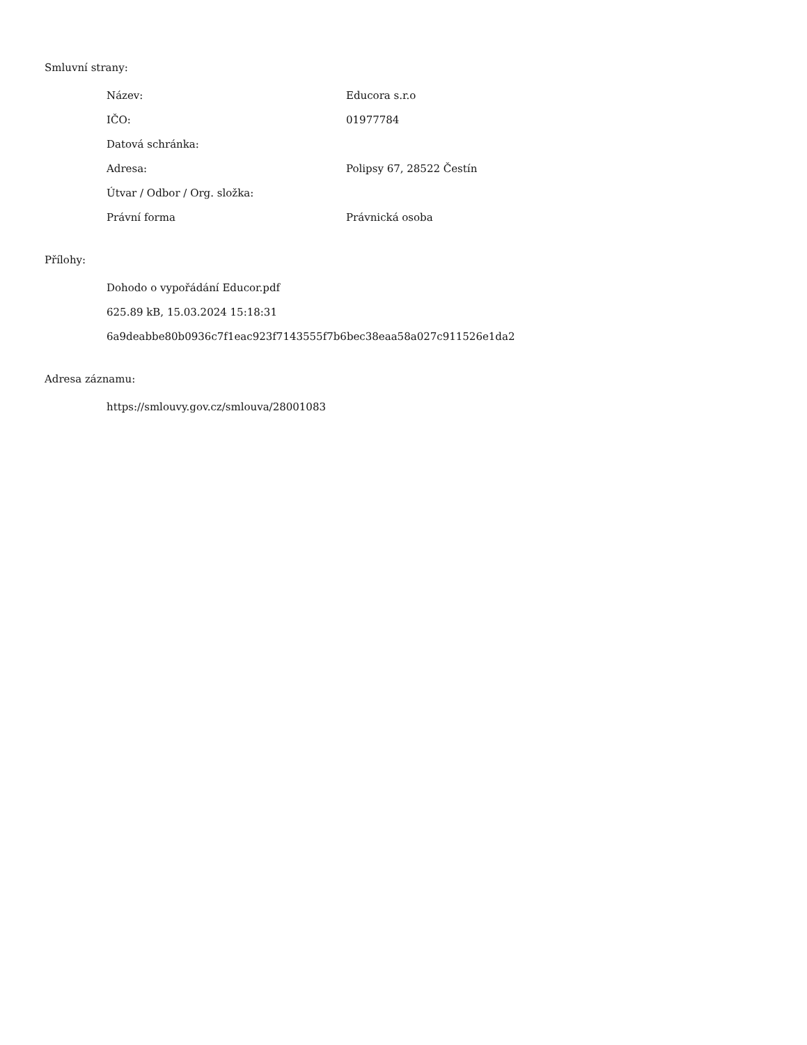Smluvní strany:
| Název: | Educora s.r.o |
| IČO: | 01977784 |
| Datová schránka: | |
| Adresa: | Polipsy 67, 28522 Čestín |
| Útvar / Odbor / Org. složka: | |
| Právní forma | Právnická osoba |
Přílohy:
Dohodo o vypořádání Educor.pdf
625.89 kB, 15.03.2024 15:18:31
6a9deabbe80b0936c7f1eac923f7143555f7b6bec38eaa58a027c911526e1da2
Adresa záznamu:
https://smlouvy.gov.cz/smlouva/28001083